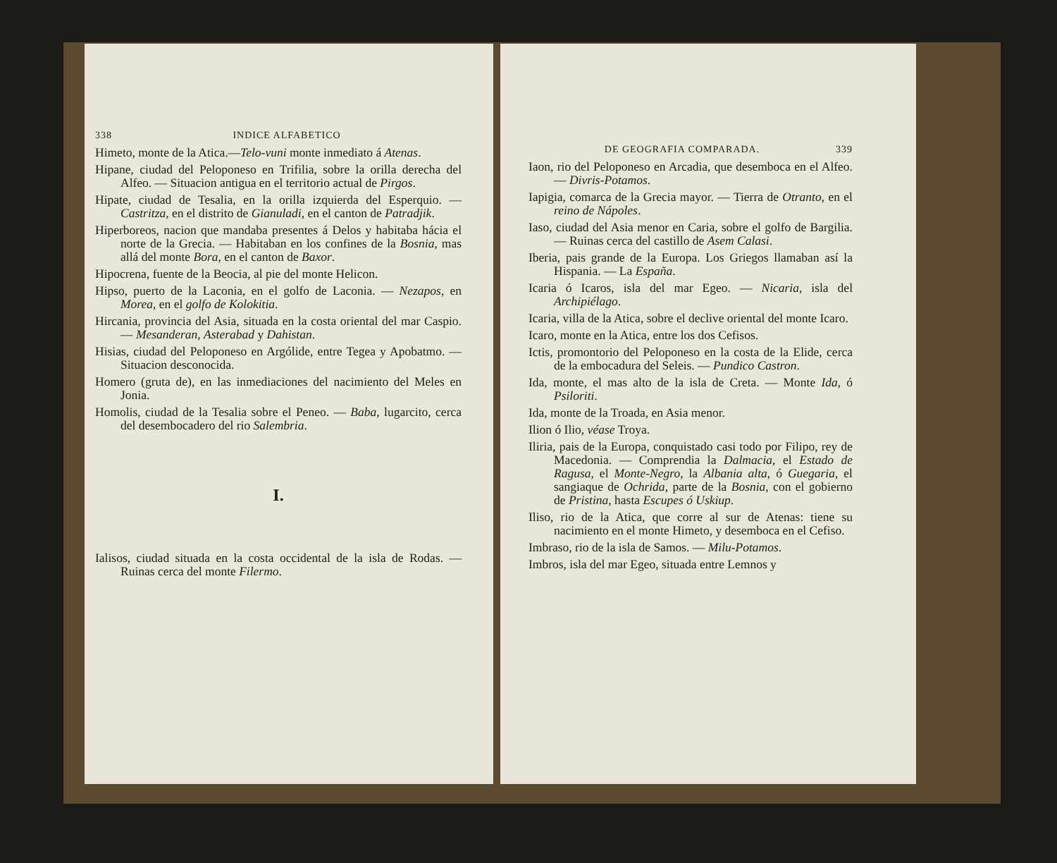338 INDICE ALFABETICO
Himeto, monte de la Atica.—Telo-vuni monte inmediato á Atenas.
Hipane, ciudad del Peloponeso en Trifilia, sobre la orilla derecha del Alfeo. — Situacion antigua en el territorio actual de Pirgos.
Hipate, ciudad de Tesalia, en la orilla izquierda del Esperquio. — Castritza, en el distrito de Gianuladi, en el canton de Patradjik.
Hiperboreos, nacion que mandaba presentes á Delos y habitaba hácia el norte de la Grecia. — Habitaban en los confines de la Bosnia, mas allá del monte Bora, en el canton de Baxor.
Hipocrena, fuente de la Beocia, al pie del monte Helicon.
Hipso, puerto de la Laconia, en el golfo de Laconia. — Nezapos, en Morea, en el golfo de Kolokitia.
Hircania, provincia del Asia, situada en la costa oriental del mar Caspio. — Mesanderan, Asterabad y Dahistan.
Hisias, ciudad del Peloponeso en Argólide, entre Tegea y Apobatmo. — Situacion desconocida.
Homero (gruta de), en las inmediaciones del nacimiento del Meles en Jonia.
Homolis, ciudad de la Tesalia sobre el Peneo. — Baba, lugarcito, cerca del desembocadero del rio Salembria.
I.
Ialisos, ciudad situada en la costa occidental de la isla de Rodas. — Ruinas cerca del monte Filermo.
DE GEOGRAFIA COMPARADA. 339
Iaon, rio del Peloponeso en Arcadia, que desemboca en el Alfeo. — Divris-Potamos.
Iapigia, comarca de la Grecia mayor. — Tierra de Otranto, en el reino de Nápoles.
Iaso, ciudad del Asia menor en Caria, sobre el golfo de Bargilia. — Ruinas cerca del castillo de Asem Calasi.
Iberia, pais grande de la Europa. Los Griegos llamaban así la Hispania. — La España.
Icaria ó Icaros, isla del mar Egeo. — Nicaria, isla del Archipiélago.
Icaria, villa de la Atica, sobre el declive oriental del monte Icaro.
Icaro, monte en la Atica, entre los dos Cefisos.
Ictis, promontorio del Peloponeso en la costa de la Elide, cerca de la embocadura del Seleis. — Pundico Castron.
Ida, monte, el mas alto de la isla de Creta. — Monte Ida, ó Psiloriti.
Ida, monte de la Troada, en Asia menor.
Ilion ó Ilio, véase Troya.
Iliria, pais de la Europa, conquistado casi todo por Filipo, rey de Macedonia. — Comprendia la Dalmacia, el Estado de Ragusa, el Monte-Negro, la Albania alta, ó Guegaria, el sangiaque de Ochrida, parte de la Bosnia, con el gobierno de Pristina, hasta Escupes ó Uskiup.
Iliso, rio de la Atica, que corre al sur de Atenas: tiene su nacimiento en el monte Himeto, y desemboca en el Cefiso.
Imbraso, rio de la isla de Samos. — Milu-Potamos.
Imbros, isla del mar Egeo, situada entre Lemnos y